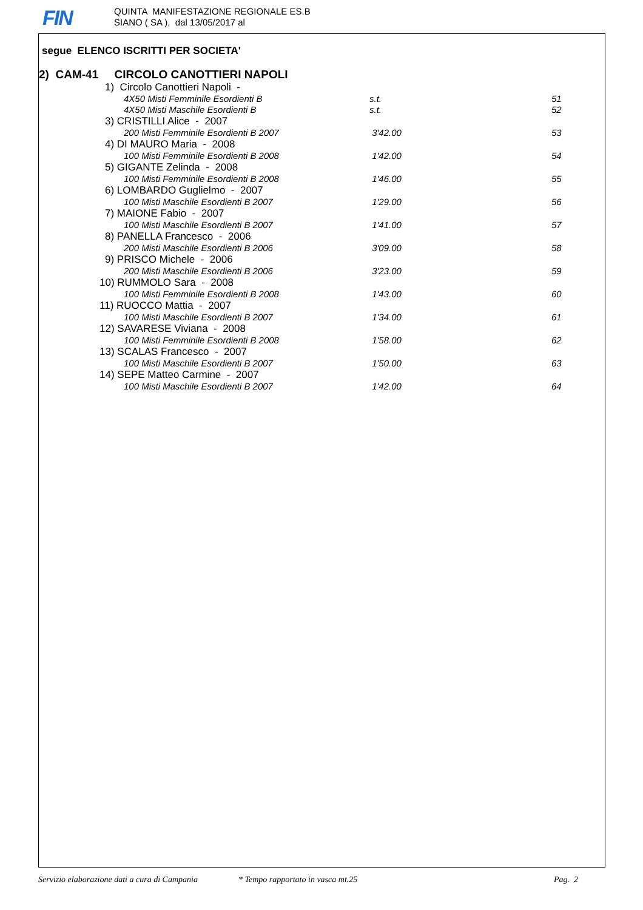FIN
QUINTA MANIFESTAZIONE REGIONALE ES.B
SIANO ( SA ), dal 13/05/2017 al
segue ELENCO ISCRITTI PER SOCIETA'
2) CAM-41 CIRCOLO CANOTTIERI NAPOLI
| | 1) Circolo Canottieri Napoli - | | | |
| | | 4X50 Misti Femminile Esordienti B | s.t. | 51 |
| | | 4X50 Misti Maschile Esordienti B | s.t. | 52 |
| | 3) CRISTILLI Alice - 2007 | | | |
| | | 200 Misti Femminile Esordienti B 2007 | 3'42.00 | 53 |
| | 4) DI MAURO Maria - 2008 | | | |
| | | 100 Misti Femminile Esordienti B 2008 | 1'42.00 | 54 |
| | 5) GIGANTE Zelinda - 2008 | | | |
| | | 100 Misti Femminile Esordienti B 2008 | 1'46.00 | 55 |
| | 6) LOMBARDO Guglielmo - 2007 | | | |
| | | 100 Misti Maschile Esordienti B 2007 | 1'29.00 | 56 |
| | 7) MAIONE Fabio - 2007 | | | |
| | | 100 Misti Maschile Esordienti B 2007 | 1'41.00 | 57 |
| | 8) PANELLA Francesco - 2006 | | | |
| | | 200 Misti Maschile Esordienti B 2006 | 3'09.00 | 58 |
| | 9) PRISCO Michele - 2006 | | | |
| | | 200 Misti Maschile Esordienti B 2006 | 3'23.00 | 59 |
| | 10) RUMMOLO Sara - 2008 | | | |
| | | 100 Misti Femminile Esordienti B 2008 | 1'43.00 | 60 |
| | 11) RUOCCO Mattia - 2007 | | | |
| | | 100 Misti Maschile Esordienti B 2007 | 1'34.00 | 61 |
| | 12) SAVARESE Viviana - 2008 | | | |
| | | 100 Misti Femminile Esordienti B 2008 | 1'58.00 | 62 |
| | 13) SCALAS Francesco - 2007 | | | |
| | | 100 Misti Maschile Esordienti B 2007 | 1'50.00 | 63 |
| | 14) SEPE Matteo Carmine - 2007 | | | |
| | | 100 Misti Maschile Esordienti B 2007 | 1'42.00 | 64 |
Servizio elaborazione dati a cura di Campania * Tempo rapportato in vasca mt.25 Pag. 2